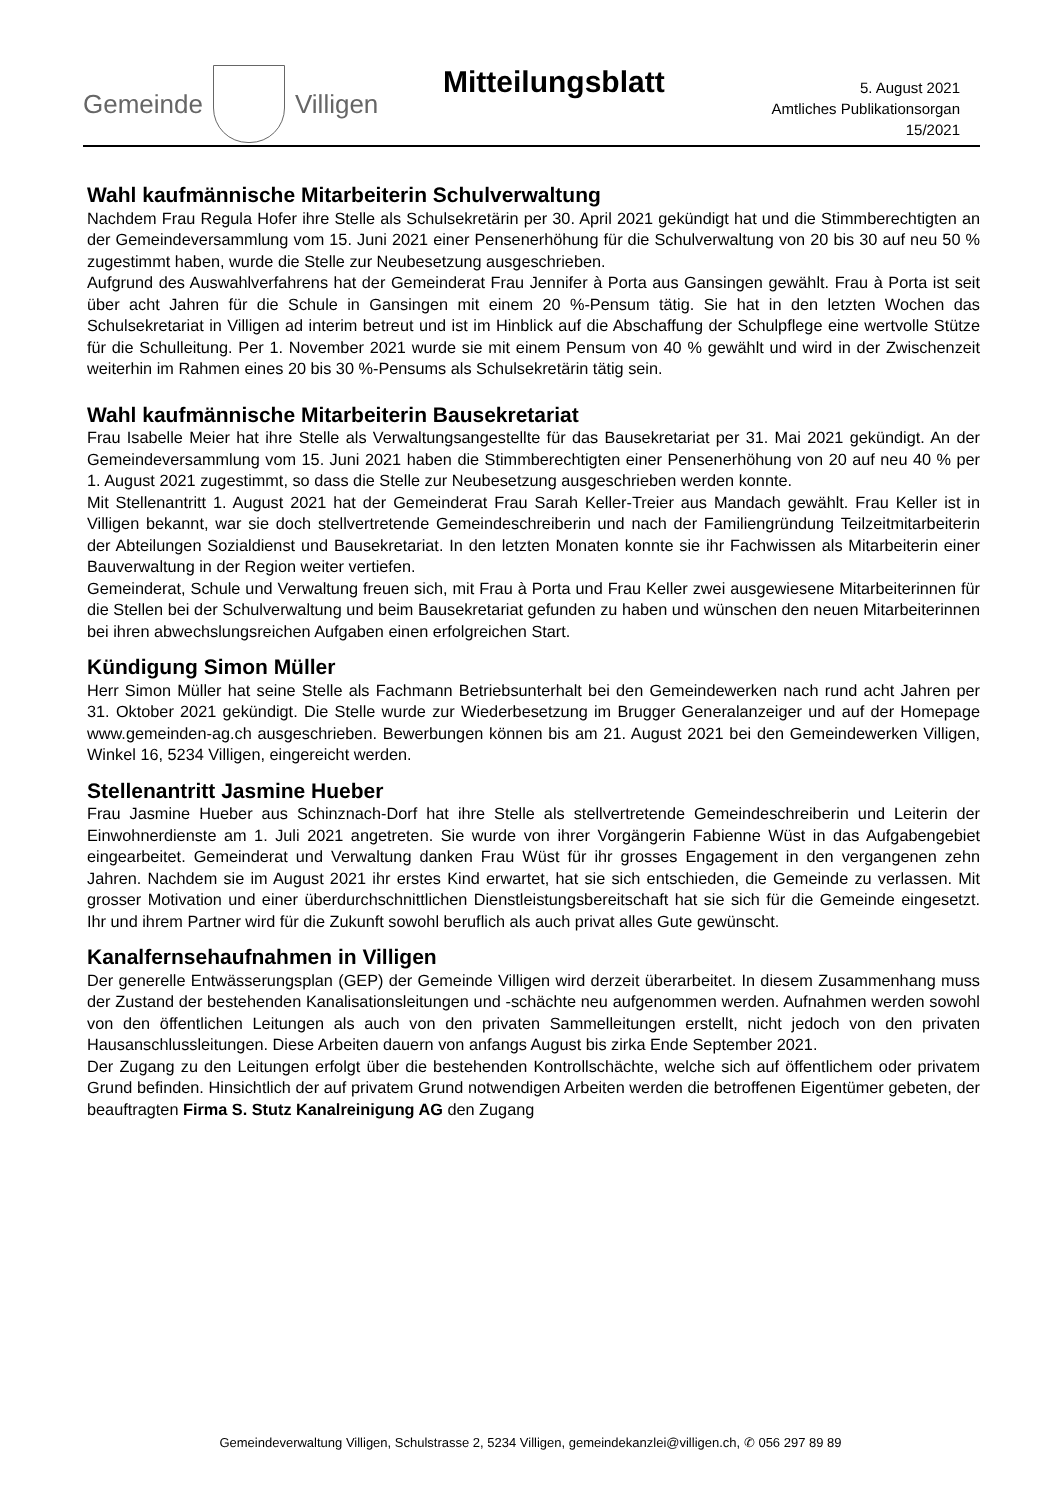Gemeinde Villigen Mitteilungsblatt
5. August 2021
Amtliches Publikationsorgan
15/2021
Wahl kaufmännische Mitarbeiterin Schulverwaltung
Nachdem Frau Regula Hofer ihre Stelle als Schulsekretärin per 30. April 2021 gekündigt hat und die Stimmberechtigten an der Gemeindeversammlung vom 15. Juni 2021 einer Pensenerhöhung für die Schulverwaltung von 20 bis 30 auf neu 50 % zugestimmt haben, wurde die Stelle zur Neubesetzung ausgeschrieben.
Aufgrund des Auswahlverfahrens hat der Gemeinderat Frau Jennifer à Porta aus Gansingen gewählt. Frau à Porta ist seit über acht Jahren für die Schule in Gansingen mit einem 20 %-Pensum tätig. Sie hat in den letzten Wochen das Schulsekretariat in Villigen ad interim betreut und ist im Hinblick auf die Abschaffung der Schulpflege eine wertvolle Stütze für die Schulleitung. Per 1. November 2021 wurde sie mit einem Pensum von 40 % gewählt und wird in der Zwischenzeit weiterhin im Rahmen eines 20 bis 30 %-Pensums als Schulsekretärin tätig sein.
Wahl kaufmännische Mitarbeiterin Bausekretariat
Frau Isabelle Meier hat ihre Stelle als Verwaltungsangestellte für das Bausekretariat per 31. Mai 2021 gekündigt. An der Gemeindeversammlung vom 15. Juni 2021 haben die Stimmberechtigten einer Pensenerhöhung von 20 auf neu 40 % per 1. August 2021 zugestimmt, so dass die Stelle zur Neubesetzung ausgeschrieben werden konnte.
Mit Stellenantritt 1. August 2021 hat der Gemeinderat Frau Sarah Keller-Treier aus Mandach gewählt. Frau Keller ist in Villigen bekannt, war sie doch stellvertretende Gemeindeschreiberin und nach der Familiengründung Teilzeitmitarbeiterin der Abteilungen Sozialdienst und Bausekretariat. In den letzten Monaten konnte sie ihr Fachwissen als Mitarbeiterin einer Bauverwaltung in der Region weiter vertiefen.
Gemeinderat, Schule und Verwaltung freuen sich, mit Frau à Porta und Frau Keller zwei ausgewiesene Mitarbeiterinnen für die Stellen bei der Schulverwaltung und beim Bausekretariat gefunden zu haben und wünschen den neuen Mitarbeiterinnen bei ihren abwechslungsreichen Aufgaben einen erfolgreichen Start.
Kündigung Simon Müller
Herr Simon Müller hat seine Stelle als Fachmann Betriebsunterhalt bei den Gemeindewerken nach rund acht Jahren per 31. Oktober 2021 gekündigt. Die Stelle wurde zur Wiederbesetzung im Brugger Generalanzeiger und auf der Homepage www.gemeinden-ag.ch ausgeschrieben. Bewerbungen können bis am 21. August 2021 bei den Gemeindewerken Villigen, Winkel 16, 5234 Villigen, eingereicht werden.
Stellenantritt Jasmine Hueber
Frau Jasmine Hueber aus Schinznach-Dorf hat ihre Stelle als stellvertretende Gemeindeschreiberin und Leiterin der Einwohnerdienste am 1. Juli 2021 angetreten. Sie wurde von ihrer Vorgängerin Fabienne Wüst in das Aufgabengebiet eingearbeitet. Gemeinderat und Verwaltung danken Frau Wüst für ihr grosses Engagement in den vergangenen zehn Jahren. Nachdem sie im August 2021 ihr erstes Kind erwartet, hat sie sich entschieden, die Gemeinde zu verlassen. Mit grosser Motivation und einer überdurchschnittlichen Dienstleistungsbereitschaft hat sie sich für die Gemeinde eingesetzt. Ihr und ihrem Partner wird für die Zukunft sowohl beruflich als auch privat alles Gute gewünscht.
Kanalfernsehaufnahmen in Villigen
Der generelle Entwässerungsplan (GEP) der Gemeinde Villigen wird derzeit überarbeitet. In diesem Zusammenhang muss der Zustand der bestehenden Kanalisationsleitungen und -schächte neu aufgenommen werden. Aufnahmen werden sowohl von den öffentlichen Leitungen als auch von den privaten Sammelleitungen erstellt, nicht jedoch von den privaten Hausanschlussleitungen. Diese Arbeiten dauern von anfangs August bis zirka Ende September 2021.
Der Zugang zu den Leitungen erfolgt über die bestehenden Kontrollschächte, welche sich auf öffentlichem oder privatem Grund befinden. Hinsichtlich der auf privatem Grund notwendigen Arbeiten werden die betroffenen Eigentümer gebeten, der beauftragten Firma S. Stutz Kanalreinigung AG den Zugang
Gemeindeverwaltung Villigen, Schulstrasse 2, 5234 Villigen, gemeindekanzlei@villigen.ch, ✆ 056 297 89 89